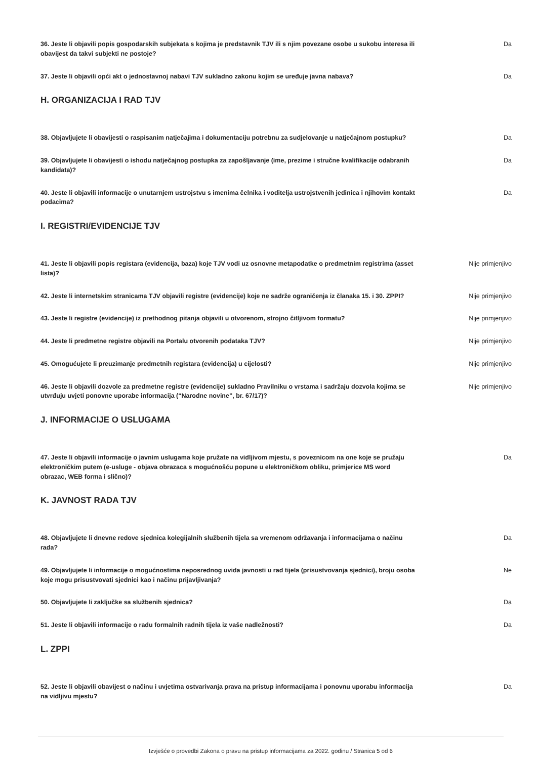36. Jeste li objavili popis gospodarskih subjekata s kojima je predstavnik TJV ili s njim povezane osobe u sukobu interesa ili obavijest da takvi subjekti ne postoje?
Da
37. Jeste li objavili opći akt o jednostavnoj nabavi TJV sukladno zakonu kojim se uređuje javna nabava?
Da
H. ORGANIZACIJA I RAD TJV
38. Objavljujete li obavijesti o raspisanim natječajima i dokumentaciju potrebnu za sudjelovanje u natječajnom postupku?
Da
39. Objavljujete li obavijesti o ishodu natječajnog postupka za zapošljavanje (ime, prezime i stručne kvalifikacije odabranih kandidata)?
Da
40. Jeste li objavili informacije o unutarnjem ustrojstvu s imenima čelnika i voditelja ustrojstvenih jedinica i njihovim kontakt podacima?
Da
I. REGISTRI/EVIDENCIJE TJV
41. Jeste li objavili popis registara (evidencija, baza) koje TJV vodi uz osnovne metapodatke o predmetnim registrima (asset lista)?
Nije primjenjivo
42. Jeste li internetskim stranicama TJV objavili registre (evidencije) koje ne sadrže ograničenja iz članaka 15. i 30. ZPPI?
Nije primjenjivo
43. Jeste li registre (evidencije) iz prethodnog pitanja objavili u otvorenom, strojno čitljivom formatu?
Nije primjenjivo
44. Jeste li predmetne registre objavili na Portalu otvorenih podataka TJV? Nije primjenjivo
45. Omogućujete li preuzimanje predmetnih registara (evidencija) u cijelosti? Nije primjenjivo
46. Jeste li objavili dozvole za predmetne registre (evidencije) sukladno Pravilniku o vrstama i sadržaju dozvola kojima se utvrđuju uvjeti ponovne uporabe informacija (“Narodne novine”, br. 67/17)?
Nije primjenjivo
J. INFORMACIJE O USLUGAMA
47. Jeste li objavili informacije o javnim uslugama koje pružate na vidljivom mjestu, s poveznicom na one koje se pružaju elektroničkim putem (e-usluge - objava obrazaca s mogućnošću popune u elektroničkom obliku, primjerice MS word obrazac, WEB forma i slično)?
Da
K. JAVNOST RADA TJV
48. Objavljujete li dnevne redove sjednica kolegijalnih službenih tijela sa vremenom održavanja i informacijama o načinu rada?
Da
49. Objavljujete li informacije o mogućnostima neposrednog uvida javnosti u rad tijela (prisustvovanja sjednici), broju osoba koje mogu prisustvovati sjednici kao i načinu prijavljivanja?
Ne
50. Objavljujete li zaključke sa službenih sjednica? Da
51. Jeste li objavili informacije o radu formalnih radnih tijela iz vaše nadležnosti? Da
L. ZPPI
52. Jeste li objavili obavijest o načinu i uvjetima ostvarivanja prava na pristup informacijama i ponovnu uporabu informacija na vidljivu mjestu?
Da
Izvješće o provedbi Zakona o pravu na pristup informacijama za 2022. godinu / Stranica 5 od 6